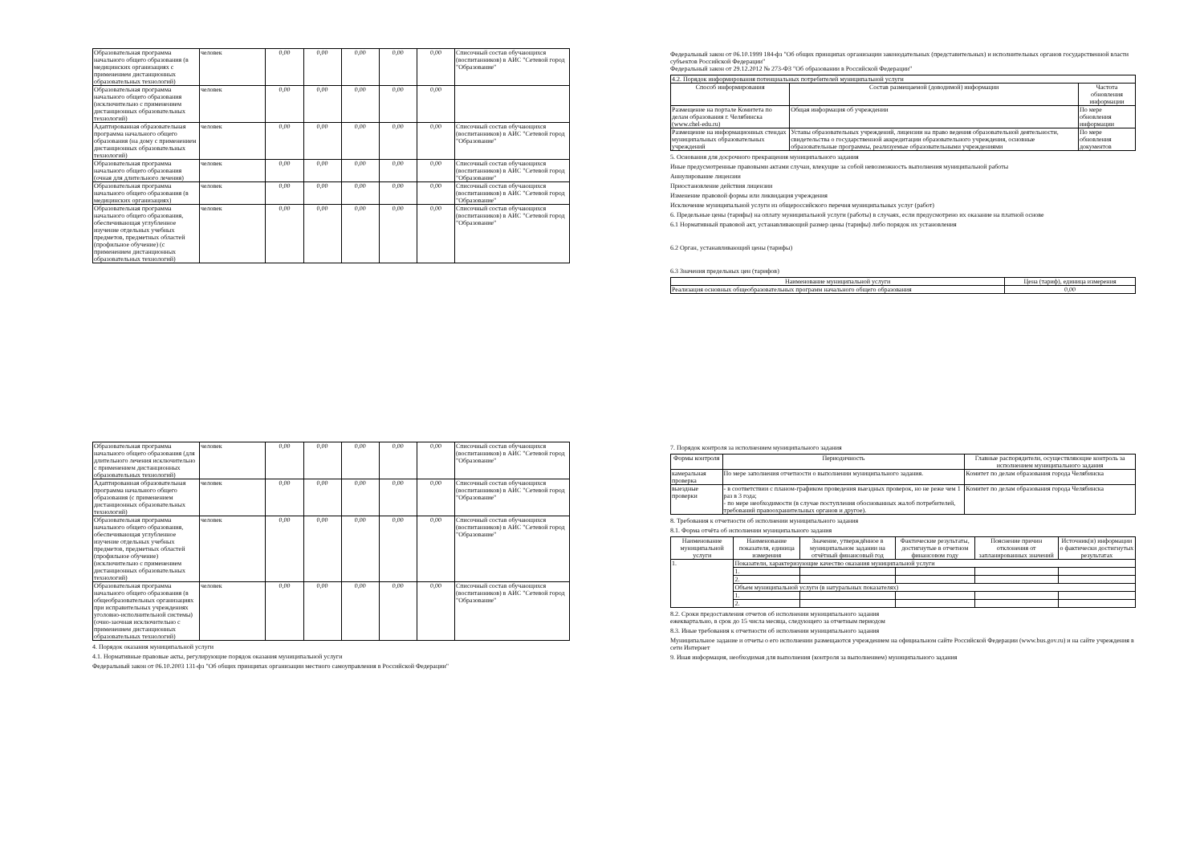| Образовательная программа начального общего образования (в медицинских организациях с применением дистанционных образовательных технологий) | человек | 0,00 | 0,00 | 0,00 | 0,00 | 0,00 | Списочный состав обучающихся (воспитанников) в АИС "Сетевой город "Образование" |
| Образовательная программа начального общего образования (исключительно с применением дистанционных образовательных технологий) | человек | 0,00 | 0,00 | 0,00 | 0,00 | 0,00 | |
| Адаптированная образовательная программа начального общего образования (на дому с применением дистанционных образовательных технологий) | человек | 0,00 | 0,00 | 0,00 | 0,00 | 0,00 | Списочный состав обучающихся (воспитанников) в АИС "Сетевой город "Образование" |
| Образовательная программа начального общего образования (очная для длительного лечения) | человек | 0,00 | 0,00 | 0,00 | 0,00 | 0,00 | Списочный состав обучающихся (воспитанников) в АИС "Сетевой город "Образование" |
| Образовательная программа начального общего образования (в медицинских организациях) | человек | 0,00 | 0,00 | 0,00 | 0,00 | 0,00 | Списочный состав обучающихся (воспитанников) в АИС "Сетевой город "Образование" |
| Образовательная программа начального общего образования, обеспечивающая углубленное изучение отдельных учебных предметов, предметных областей (профильное обучение) (с применением дистанционных образовательных технологий) | человек | 0,00 | 0,00 | 0,00 | 0,00 | 0,00 | Списочный состав обучающихся (воспитанников) в АИС "Сетевой город "Образование" |
Федеральный закон от 06.10.1999 184-фз "Об общих принципах организации законодательных (представительных) и исполнительных органов государственной власти субъектов Российской Федерации"
Федеральный закон от 29.12.2012 № 273-ФЗ "Об образовании в Российской Федерации"
| 4.2. Порядок информирования потенциальных потребителей муниципальной услуги | | |
| Способ информирования | Состав размещаемой (доводимой) информации | Частота обновления информации |
| Размещение на портале Комитета по делам образования г. Челябинска (www.chel-edu.ru) | Общая информация об учреждении | По мере обновления информации |
| Размещение на информационных стендах муниципальных образовательных учреждений | Уставы образовательных учреждений, лицензии на право ведения образовательной деятельности, свидетельства о государственной аккредитации образовательного учреждения, основные образовательные программы, реализуемые образовательными учреждениями | По мере обновления документов |
5. Основания для досрочного прекращения муниципального задания
Иные предусмотренные правовыми актами случаи, влекущие за собой невозможность выполнения муниципальной работы
Аннулирование лицензии
Приостановление действия лицензии
Изменение правовой формы или ликвидация учреждения
Исключение муниципальной услуги из общероссийского перечня муниципальных услуг (работ)
6. Предельные цены (тарифы) на оплату муниципальной услуги (работы) в случаях, если предусмотрено их оказание на платной основе
6.1 Нормативный правовой акт, устанавливающий размер цены (тарифы) либо порядок их установления
6.2 Орган, устанавливающий цены (тарифы)
6.3 Значения предельных цен (тарифов)
| Наименование муниципальной услуги | Цена (тариф), единица измерения |
| --- | --- |
| Реализация основных общеобразовательных программ начального общего образования | 0,00 |
| Образовательная программа начального общего образования (для длительного лечения исключительно с применением дистанционных образовательных технологий) | человек | 0,00 | 0,00 | 0,00 | 0,00 | 0,00 | Списочный состав обучающихся (воспитанников) в АИС "Сетевой город "Образование" |
| Адаптированная образовательная программа начального общего образования (с применением дистанционных образовательных технологий) | человек | 0,00 | 0,00 | 0,00 | 0,00 | 0,00 | Списочный состав обучающихся (воспитанников) в АИС "Сетевой город "Образование" |
| Образовательная программа начального общего образования, обеспечивающая углубленное изучение отдельных учебных предметов, предметных областей (профильное обучение) (исключительно с применением дистанционных образовательных технологий) | человек | 0,00 | 0,00 | 0,00 | 0,00 | 0,00 | Списочный состав обучающихся (воспитанников) в АИС "Сетевой город "Образование" |
| Образовательная программа начального общего образования (в общеобразовательных организациях при исправительных учреждениях уголовно-исполнительной системы) (очно-заочная исключительно с применением дистанционных образовательных технологий) | человек | 0,00 | 0,00 | 0,00 | 0,00 | 0,00 | Списочный состав обучающихся (воспитанников) в АИС "Сетевой город "Образование" |
4. Порядок оказания муниципальной услуги
4.1. Нормативные правовые акты, регулирующие порядок оказания муниципальной услуги
Федеральный закон от 06.10.2003 131-фз "Об общих принципах организации местного самоуправления в Российской Федерации"
7. Порядок контроля за исполнением муниципального задания
| Формы контроля | Периодичность | Главные распорядители, осуществляющие контроль за исполнением муниципального задания |
| --- | --- | --- |
| камеральная проверка | По мере заполнения отчетности о выполнении муниципального задания. | Комитет по делам образования города Челябинска |
| выездные проверки | - в соответствии с планом-графиком проведения выездных проверок, но не реже чем 1 раз в 3 года; - по мере необходимости (в случае поступления обоснованных жалоб потребителей, требований правоохранительных органов и другое). | Комитет по делам образования города Челябинска |
8. Требования к отчетности об исполнении муниципального задания
8.1. Форма отчёта об исполнении муниципального задания
| Наименование муниципальной услуги | Наименование показателя, единица измерения | Значение, утверждённое в муниципальном задании на отчётный финансовый год | Фактические результаты, достигнутые в отчетном финансовом году | Пояснение причин отклонения от запланированных значений | Источник(и) информации о фактически достигнутых результатах |
| --- | --- | --- | --- | --- | --- |
| 1. | Показатели, характеризующие качество оказания муниципальной услуги | | | | |
| | 1. | | | | |
| | 2. | | | | |
| | Объем муниципальной услуги (в натуральных показателях) | | | | |
| | 1. | | | | |
| | 2. | | | | |
8.2. Сроки предоставления отчетов об исполнении муниципального задания
ежеквартально, в срок до 15 числа месяца, следующего за отчетным периодом
8.3. Иные требования к отчетности об исполнении муниципального задания
Муниципальное задание и отчеты о его исполнении размещаются учреждением на официальном сайте Российской Федерации (www.bus.gov.ru) и на сайте учреждения в сети Интернет
9. Иная информация, необходимая для выполнения (контроля за выполнением) муниципального задания